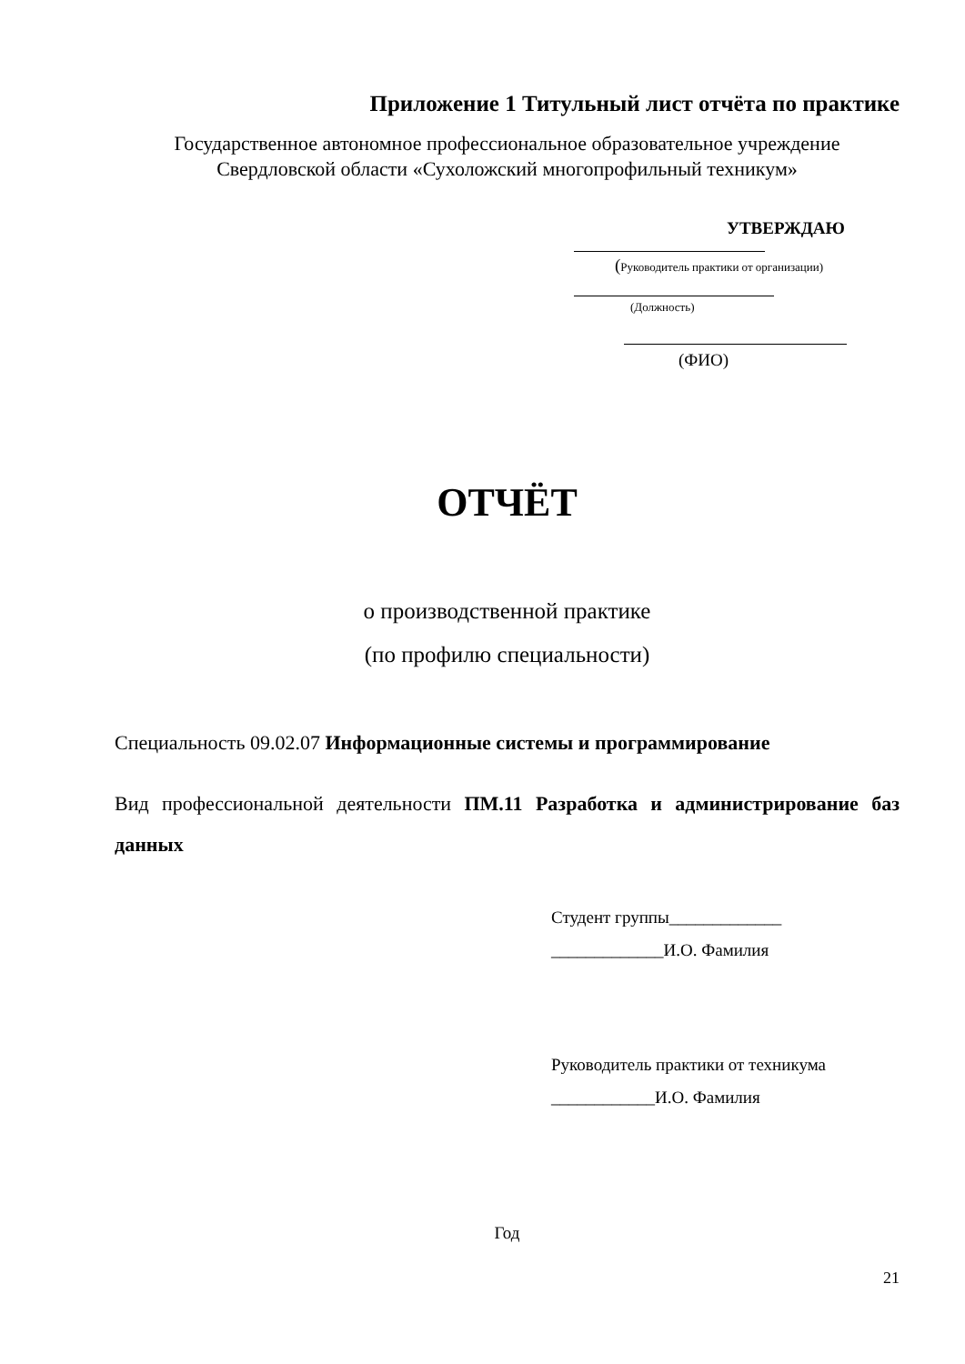Приложение 1 Титульный лист отчёта по практике
Государственное автономное профессиональное образовательное учреждение
Свердловской области «Сухоложский многопрофильный техникум»
УТВЕРЖДАЮ
(Руководитель практики от организации)
(Должность)
(ФИО)
ОТЧЁТ
о производственной практике
(по профилю специальности)
Специальность 09.02.07 Информационные системы и программирование
Вид профессиональной деятельности ПМ.11 Разработка и администрирование баз данных
Студент группы_____________
_____________И.О. Фамилия
Руководитель практики от техникума
____________И.О. Фамилия
Год
21